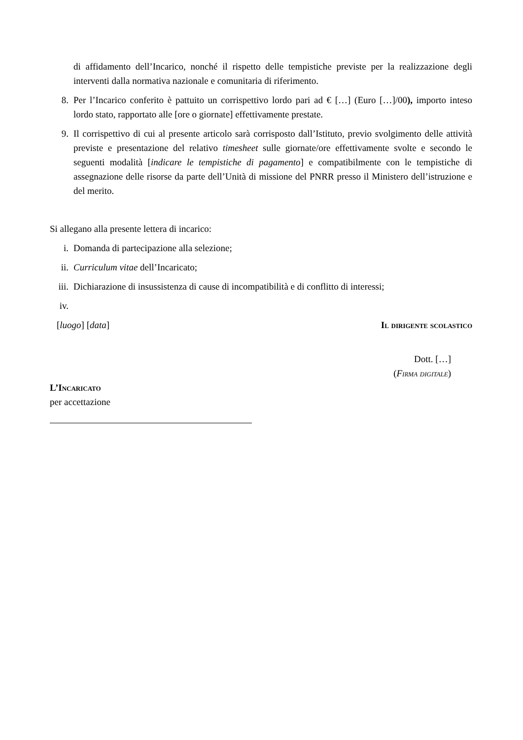di affidamento dell’Incarico, nonché il rispetto delle tempistiche previste per la realizzazione degli interventi dalla normativa nazionale e comunitaria di riferimento.
8. Per l’Incarico conferito è pattuito un corrispettivo lordo pari ad € […] (Euro […]/00), importo inteso lordo stato, rapportato alle [ore o giornate] effettivamente prestate.
9. Il corrispettivo di cui al presente articolo sarà corrisposto dall’Istituto, previo svolgimento delle attività previste e presentazione del relativo timesheet sulle giornate/ore effettivamente svolte e secondo le seguenti modalità [indicare le tempistiche di pagamento] e compatibilmente con le tempistiche di assegnazione delle risorse da parte dell’Unità di missione del PNRR presso il Ministero dell’istruzione e del merito.
Si allegano alla presente lettera di incarico:
i. Domanda di partecipazione alla selezione;
ii. Curriculum vitae dell’Incaricato;
iii. Dichiarazione di insussistenza di cause di incompatibilità e di conflitto di interessi;
iv.
[luogo] [data] Il dirigente scolastico
Dott. […]
(Firma digitale)
L’Incaricato
per accettazione